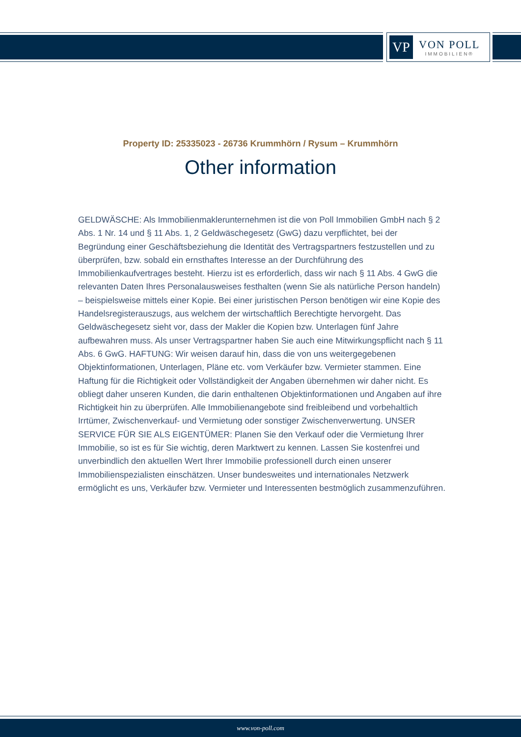VP
VON POLL
IMMOBILIEN®
Property ID: 25335023 - 26736 Krummhörn / Rysum – Krummhörn
Other information
GELDWÄSCHE: Als Immobilienmaklerunternehmen ist die von Poll Immobilien GmbH nach § 2 Abs. 1 Nr. 14 und § 11 Abs. 1, 2 Geldwäschegesetz (GwG) dazu verpflichtet, bei der Begründung einer Geschäftsbeziehung die Identität des Vertragspartners festzustellen und zu überprüfen, bzw. sobald ein ernsthaftes Interesse an der Durchführung des Immobilienkaufvertrages besteht. Hierzu ist es erforderlich, dass wir nach § 11 Abs. 4 GwG die relevanten Daten Ihres Personalausweises festhalten (wenn Sie als natürliche Person handeln) – beispielsweise mittels einer Kopie. Bei einer juristischen Person benötigen wir eine Kopie des Handelsregisterauszugs, aus welchem der wirtschaftlich Berechtigte hervorgeht. Das Geldwäschegesetz sieht vor, dass der Makler die Kopien bzw. Unterlagen fünf Jahre aufbewahren muss. Als unser Vertragspartner haben Sie auch eine Mitwirkungspflicht nach § 11 Abs. 6 GwG. HAFTUNG: Wir weisen darauf hin, dass die von uns weitergegebenen Objektinformationen, Unterlagen, Pläne etc. vom Verkäufer bzw. Vermieter stammen. Eine Haftung für die Richtigkeit oder Vollständigkeit der Angaben übernehmen wir daher nicht. Es obliegt daher unseren Kunden, die darin enthaltenen Objektinformationen und Angaben auf ihre Richtigkeit hin zu überprüfen. Alle Immobilienangebote sind freibleibend und vorbehaltlich Irrtümer, Zwischenverkauf- und Vermietung oder sonstiger Zwischenverwertung. UNSER SERVICE FÜR SIE ALS EIGENTÜMER: Planen Sie den Verkauf oder die Vermietung Ihrer Immobilie, so ist es für Sie wichtig, deren Marktwert zu kennen. Lassen Sie kostenfrei und unverbindlich den aktuellen Wert Ihrer Immobilie professionell durch einen unserer Immobilienspezialisten einschätzen. Unser bundesweites und internationales Netzwerk ermöglicht es uns, Verkäufer bzw. Vermieter und Interessenten bestmöglich zusammenzuführen.
www.von-poll.com